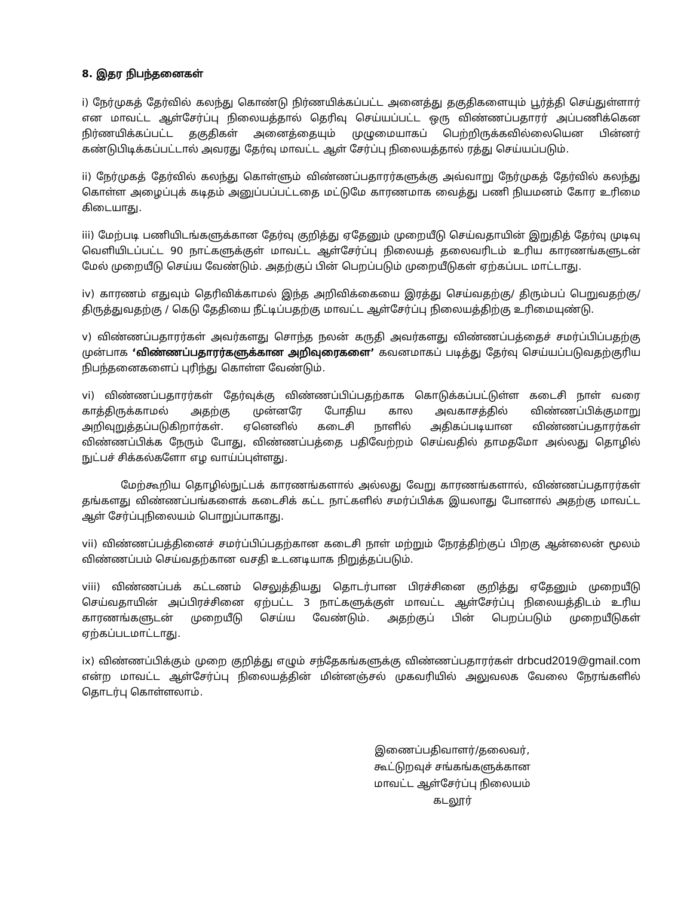8. இதர நிபந்தனைகள்
i) நேர்முகத் தேர்வில் கலந்து கொண்டு நிர்ணயிக்கப்பட்ட அனைத்து தகுதிகளையும் பூர்த்தி செய்துள்ளார் என மாவட்ட ஆள்சேர்ப்பு நிலையத்தால் தெரிவு செய்யப்பட்ட ஒரு விண்ணப்பதாரர் அப்பணிக்கென நிர்ணயிக்கப்பட்ட தகுதிகள் அனைத்தையும் முழுமையாகப் பெற்றிருக்கவில்லையென பின்னர் கண்டுபிடிக்கப்பட்டால் அவரது தேர்வு மாவட்ட ஆள் சேர்ப்பு நிலையத்தால் ரத்து செய்யப்படும்.
ii) நேர்முகத் தேர்வில் கலந்து கொள்ளும் விண்ணப்பதாரர்களுக்கு அவ்வாறு நேர்முகத் தேர்வில் கலந்து கொள்ள அழைப்புக் கடிதம் அனுப்பப்பட்டதை மட்டுமே காரணமாக வைத்து பணி நியமனம் கோர உரிமை கிடையாது.
iii) மேற்படி பணியிடங்களுக்கான தேர்வு குறித்து ஏதேனும் முறையீடு செய்வதாயின் இறுதித் தேர்வு முடிவு வெளியிடப்பட்ட 90 நாட்களுக்குள் மாவட்ட ஆள்சேர்ப்பு நிலையத் தலைவரிடம் உரிய காரணங்களுடன் மேல் முறையீடு செய்ய வேண்டும். அதற்குப் பின் பெறப்படும் முறையீடுகள் ஏற்கப்பட மாட்டாது.
iv) காரணம் எதுவும் தெரிவிக்காமல் இந்த அறிவிக்கையை இரத்து செய்வதற்கு/ திரும்பப் பெறுவதற்கு/ திருத்துவதற்கு / கெடு தேதியை நீட்டிப்பதற்கு மாவட்ட ஆள்சேர்ப்பு நிலையத்திற்கு உரிமையுண்டு.
v) விண்ணப்பதாரர்கள் அவர்களது சொந்த நலன் கருதி அவர்களது விண்ணப்பத்தைச் சமர்ப்பிப்பதற்கு முன்பாக ‘விண்ணப்பதாரர்களுக்கான அறிவுரைகளை’ கவனமாகப் படித்து தேர்வு செய்யப்படுவதற்குரிய நிபந்தனைகளைப் புரிந்து கொள்ள வேண்டும்.
vi) விண்ணப்பதாரர்கள் தேர்வுக்கு விண்ணப்பிப்பதற்காக கொடுக்கப்பட்டுள்ள கடைசி நாள் வரை காத்திருக்காமல் அதற்கு முன்னரே போதிய கால அவகாசத்தில் விண்ணப்பிக்குமாறு அறிவுறுத்தப்படுகிறார்கள். ஏனெனில் கடைசி நாளில் அதிகப்படியான விண்ணப்பதாரர்கள் விண்ணப்பிக்க நேரும் போது, விண்ணப்பத்தை பதிவேற்றம் செய்வதில் தாமதமோ அல்லது தொழில் நுட்பச் சிக்கல்களோ எழ வாய்ப்புள்ளது.
மேற்கூறிய தொழில்நுட்பக் காரணங்களால் அல்லது வேறு காரணங்களால், விண்ணப்பதாரர்கள் தங்களது விண்ணப்பங்களைக் கடைசிக் கட்ட நாட்களில் சமர்ப்பிக்க இயலாது போனால் அதற்கு மாவட்ட ஆள் சேர்ப்புநிலையம் பொறுப்பாகாது.
vii) விண்ணப்பத்தினைச் சமர்ப்பிப்பதற்கான கடைசி நாள் மற்றும் நேரத்திற்குப் பிறகு ஆன்லைன் மூலம் விண்ணப்பம் செய்வதற்கான வசதி உடனடியாக நிறுத்தப்படும்.
viii) விண்ணப்பக் கட்டணம் செலுத்தியது தொடர்பான பிரச்சினை குறித்து ஏதேனும் முறையீடு செய்வதாயின் அப்பிரச்சினை ஏற்பட்ட 3 நாட்களுக்குள் மாவட்ட ஆள்சேர்ப்பு நிலையத்திடம் உரிய காரணங்களுடன் முறையீடு செய்ய வேண்டும். அதற்குப் பின் பெறப்படும் முறையீடுகள் ஏற்கப்படமாட்டாது.
ix) விண்ணப்பிக்கும் முறை குறித்து எழும் சந்தேகங்களுக்கு விண்ணப்பதாரர்கள் drbcud2019@gmail.com என்ற மாவட்ட ஆள்சேர்ப்பு நிலையத்தின் மின்னஞ்சல் முகவரியில் அலுவலக வேலை நேரங்களில் தொடர்பு கொள்ளலாம்.
இணைப்பதிவாளர்/தலைவர்,
கூட்டுறவுச் சங்கங்களுக்கான
மாவட்ட ஆள்சேர்ப்பு நிலையம்
கடலூர்